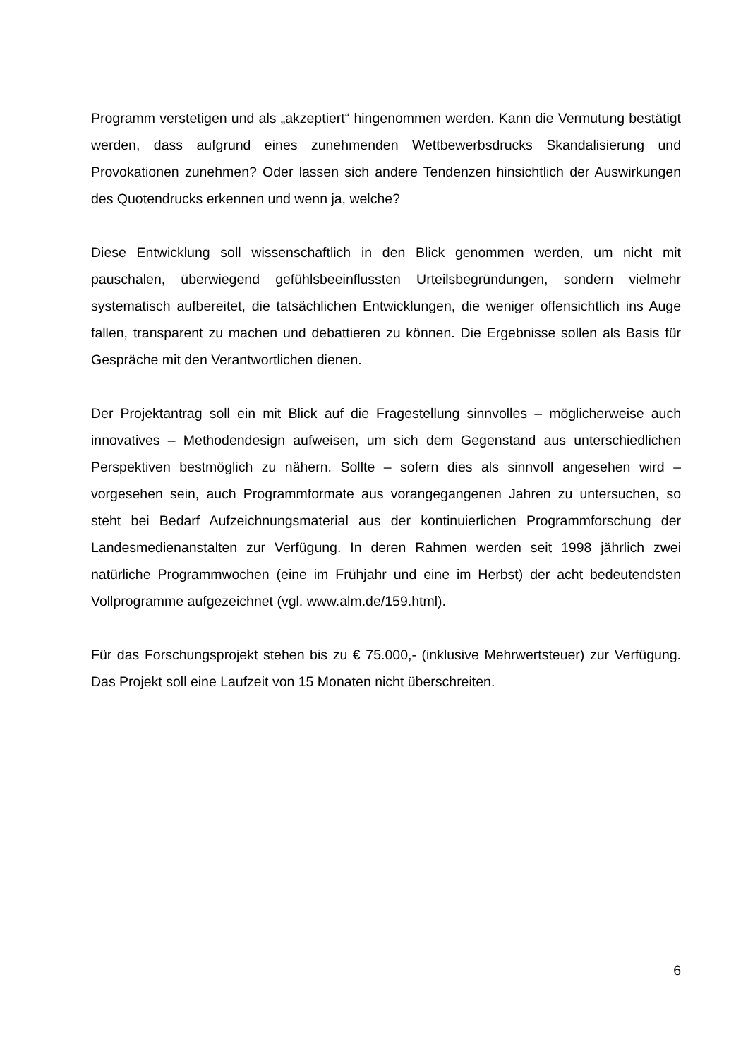Programm verstetigen und als „akzeptiert“ hingenommen werden. Kann die Vermutung bestätigt werden, dass aufgrund eines zunehmenden Wettbewerbsdrucks Skandalisierung und Provokationen zunehmen? Oder lassen sich andere Tendenzen hinsichtlich der Auswirkungen des Quotendrucks erkennen und wenn ja, welche?
Diese Entwicklung soll wissenschaftlich in den Blick genommen werden, um nicht mit pauschalen, überwiegend gefühlsbeeinflussten Urteilsbegründungen, sondern vielmehr systematisch aufbereitet, die tatsächlichen Entwicklungen, die weniger offensichtlich ins Auge fallen, transparent zu machen und debattieren zu können. Die Ergebnisse sollen als Basis für Gespräche mit den Verantwortlichen dienen.
Der Projektantrag soll ein mit Blick auf die Fragestellung sinnvolles – möglicherweise auch innovatives – Methodendesign aufweisen, um sich dem Gegenstand aus unterschiedlichen Perspektiven bestmöglich zu nähern. Sollte – sofern dies als sinnvoll angesehen wird – vorgesehen sein, auch Programmformate aus vorangegangenen Jahren zu untersuchen, so steht bei Bedarf Aufzeichnungsmaterial aus der kontinuierlichen Programmforschung der Landesmedienanstalten zur Verfügung. In deren Rahmen werden seit 1998 jährlich zwei natürliche Programmwochen (eine im Frühjahr und eine im Herbst) der acht bedeutendsten Vollprogramme aufgezeichnet (vgl. www.alm.de/159.html).
Für das Forschungsprojekt stehen bis zu € 75.000,- (inklusive Mehrwertsteuer) zur Verfügung. Das Projekt soll eine Laufzeit von 15 Monaten nicht überschreiten.
6